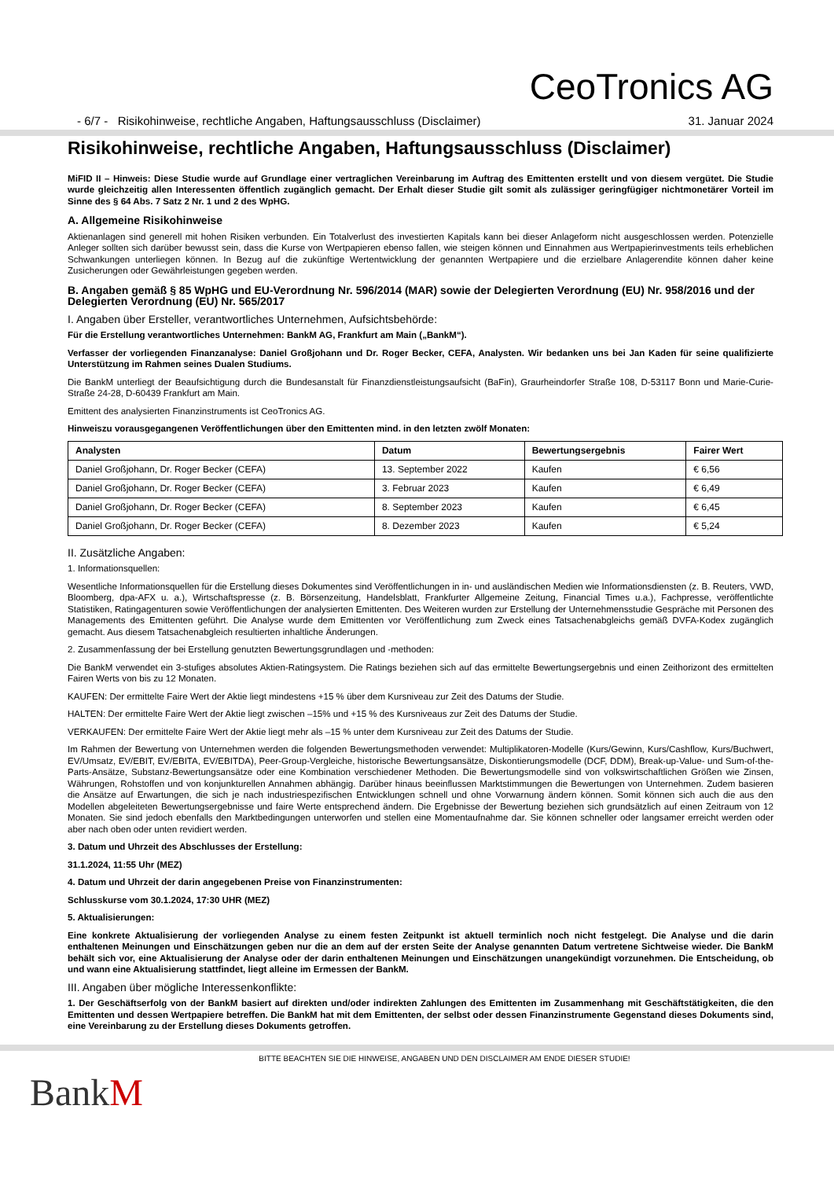CeoTronics AG
- 6/7 - Risikohinweise, rechtliche Angaben, Haftungsausschluss (Disclaimer) 31. Januar 2024
Risikohinweise, rechtliche Angaben, Haftungsausschluss (Disclaimer)
MiFID II – Hinweis: Diese Studie wurde auf Grundlage einer vertraglichen Vereinbarung im Auftrag des Emittenten erstellt und von diesem vergütet. Die Studie wurde gleichzeitig allen Interessenten öffentlich zugänglich gemacht. Der Erhalt dieser Studie gilt somit als zulässiger geringfügiger nichtmonetärer Vorteil im Sinne des § 64 Abs. 7 Satz 2 Nr. 1 und 2 des WpHG.
A. Allgemeine Risikohinweise
Aktienanlagen sind generell mit hohen Risiken verbunden. Ein Totalverlust des investierten Kapitals kann bei dieser Anlageform nicht ausgeschlossen werden. Potenzielle Anleger sollten sich darüber bewusst sein, dass die Kurse von Wertpapieren ebenso fallen, wie steigen können und Einnahmen aus Wertpapierinvestments teils erheblichen Schwankungen unterliegen können. In Bezug auf die zukünftige Wertentwicklung der genannten Wertpapiere und die erzielbare Anlagerendite können daher keine Zusicherungen oder Gewährleistungen gegeben werden.
B. Angaben gemäß § 85 WpHG und EU-Verordnung Nr. 596/2014 (MAR) sowie der Delegierten Verordnung (EU) Nr. 958/2016 und der Delegierten Verordnung (EU) Nr. 565/2017
I. Angaben über Ersteller, verantwortliches Unternehmen, Aufsichtsbehörde:
Für die Erstellung verantwortliches Unternehmen: BankM AG, Frankfurt am Main („BankM“).
Verfasser der vorliegenden Finanzanalyse: Daniel Großjohann und Dr. Roger Becker, CEFA, Analysten. Wir bedanken uns bei Jan Kaden für seine qualifizierte Unterstützung im Rahmen seines Dualen Studiums.
Die BankM unterliegt der Beaufsichtigung durch die Bundesanstalt für Finanzdienstleistungsaufsicht (BaFin), Graurheindorfer Straße 108, D-53117 Bonn und Marie-Curie-Straße 24-28, D-60439 Frankfurt am Main.
Emittent des analysierten Finanzinstruments ist CeoTronics AG.
Hinweiszu vorausgegangenen Veröffentlichungen über den Emittenten mind. in den letzten zwölf Monaten:
| Analysten | Datum | Bewertungsergebnis | Fairer Wert |
| --- | --- | --- | --- |
| Daniel Großjohann, Dr. Roger Becker (CEFA) | 13. September 2022 | Kaufen | € 6,56 |
| Daniel Großjohann, Dr. Roger Becker (CEFA) | 3. Februar 2023 | Kaufen | € 6,49 |
| Daniel Großjohann, Dr. Roger Becker (CEFA) | 8. September 2023 | Kaufen | € 6,45 |
| Daniel Großjohann, Dr. Roger Becker (CEFA) | 8. Dezember 2023 | Kaufen | € 5,24 |
II. Zusätzliche Angaben:
1. Informationsquellen:
Wesentliche Informationsquellen für die Erstellung dieses Dokumentes sind Veröffentlichungen in in- und ausländischen Medien wie Informationsdiensten (z. B. Reuters, VWD, Bloomberg, dpa-AFX u. a.), Wirtschaftspresse (z. B. Börsenzeitung, Handelsblatt, Frankfurter Allgemeine Zeitung, Financial Times u.a.), Fachpresse, veröffentlichte Statistiken, Ratingagenturen sowie Veröffentlichungen der analysierten Emittenten. Des Weiteren wurden zur Erstellung der Unternehmensstudie Gespräche mit Personen des Managements des Emittenten geführt. Die Analyse wurde dem Emittenten vor Veröffentlichung zum Zweck eines Tatsachenabgleichs gemäß DVFA-Kodex zugänglich gemacht. Aus diesem Tatsachenabgleich resultierten inhaltliche Änderungen.
2. Zusammenfassung der bei Erstellung genutzten Bewertungsgrundlagen und -methoden:
Die BankM verwendet ein 3-stufiges absolutes Aktien-Ratingsystem. Die Ratings beziehen sich auf das ermittelte Bewertungsergebnis und einen Zeithorizont des ermittelten Fairen Werts von bis zu 12 Monaten.
KAUFEN: Der ermittelte Faire Wert der Aktie liegt mindestens +15 % über dem Kursniveau zur Zeit des Datums der Studie.
HALTEN: Der ermittelte Faire Wert der Aktie liegt zwischen –15% und +15 % des Kursniveaus zur Zeit des Datums der Studie.
VERKAUFEN: Der ermittelte Faire Wert der Aktie liegt mehr als –15 % unter dem Kursniveau zur Zeit des Datums der Studie.
Im Rahmen der Bewertung von Unternehmen werden die folgenden Bewertungsmethoden verwendet: Multiplikatoren-Modelle (Kurs/Gewinn, Kurs/Cashflow, Kurs/Buchwert, EV/Umsatz, EV/EBIT, EV/EBITA, EV/EBITDA), Peer-Group-Vergleiche, historische Bewertungsansätze, Diskontierungsmodelle (DCF, DDM), Break-up-Value- und Sum-of-the-Parts-Ansätze, Substanz-Bewertungsansätze oder eine Kombination verschiedener Methoden. Die Bewertungsmodelle sind von volkswirtschaftlichen Größen wie Zinsen, Währungen, Rohstoffen und von konjunkturellen Annahmen abhängig. Darüber hinaus beeinflussen Marktstimmungen die Bewertungen von Unternehmen. Zudem basieren die Ansätze auf Erwartungen, die sich je nach industriespezifischen Entwicklungen schnell und ohne Vorwarnung ändern können. Somit können sich auch die aus den Modellen abgeleiteten Bewertungsergebnisse und faire Werte entsprechend ändern. Die Ergebnisse der Bewertung beziehen sich grundsätzlich auf einen Zeitraum von 12 Monaten. Sie sind jedoch ebenfalls den Marktbedingungen unterworfen und stellen eine Momentaufnahme dar. Sie können schneller oder langsamer erreicht werden oder aber nach oben oder unten revidiert werden.
3. Datum und Uhrzeit des Abschlusses der Erstellung:
31.1.2024, 11:55 Uhr (MEZ)
4. Datum und Uhrzeit der darin angegebenen Preise von Finanzinstrumenten:
Schlusskurse vom 30.1.2024, 17:30 UHR (MEZ)
5. Aktualisierungen:
Eine konkrete Aktualisierung der vorliegenden Analyse zu einem festen Zeitpunkt ist aktuell terminlich noch nicht festgelegt. Die Analyse und die darin enthaltenen Meinungen und Einschätzungen geben nur die an dem auf der ersten Seite der Analyse genannten Datum vertretene Sichtweise wieder. Die BankM behält sich vor, eine Aktualisierung der Analyse oder der darin enthaltenen Meinungen und Einschätzungen unangekündigt vorzunehmen. Die Entscheidung, ob und wann eine Aktualisierung stattfindet, liegt alleine im Ermessen der BankM.
III. Angaben über mögliche Interessenkonflikte:
1. Der Geschäftserfolg von der BankM basiert auf direkten und/oder indirekten Zahlungen des Emittenten im Zusammenhang mit Geschäftstätigkeiten, die den Emittenten und dessen Wertpapiere betreffen. Die BankM hat mit dem Emittenten, der selbst oder dessen Finanzinstrumente Gegenstand dieses Dokuments sind, eine Vereinbarung zu der Erstellung dieses Dokuments getroffen.
BITTE BEACHTEN SIE DIE HINWEISE, ANGABEN UND DEN DISCLAIMER AM ENDE DIESER STUDIE!
BankM